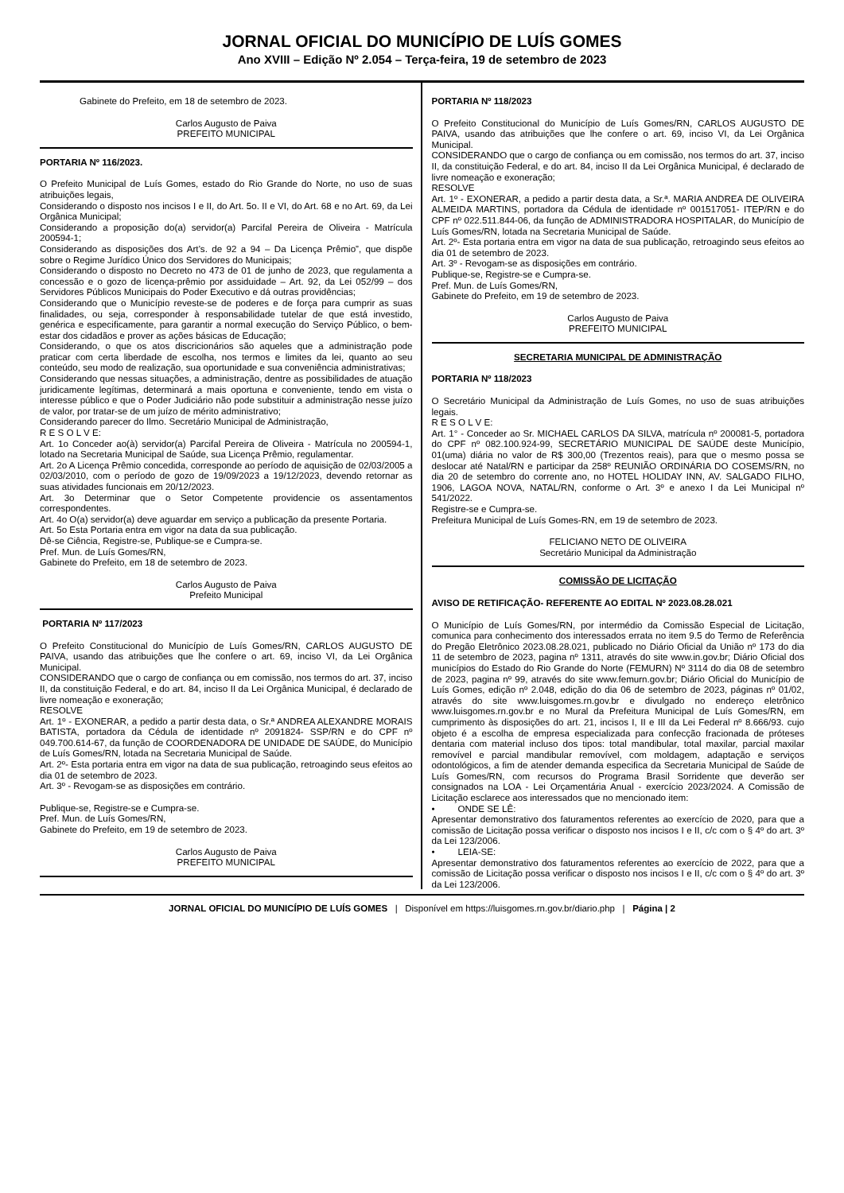JORNAL OFICIAL DO MUNICÍPIO DE LUÍS GOMES
Ano XVIII – Edição Nº 2.054 – Terça-feira, 19 de setembro de 2023
Gabinete do Prefeito, em 18 de setembro de 2023.
Carlos Augusto de Paiva
PREFEITO MUNICIPAL
PORTARIA Nº 116/2023.
O Prefeito Municipal de Luís Gomes, estado do Rio Grande do Norte, no uso de suas atribuições legais,
Considerando o disposto nos incisos I e II, do Art. 5o. II e VI, do Art. 68 e no Art. 69, da Lei Orgânica Municipal;
Considerando a proposição do(a) servidor(a) Parcifal Pereira de Oliveira - Matrícula 200594-1;
Considerando as disposições dos Art’s. de 92 a 94 – Da Licença Prêmio”, que dispõe sobre o Regime Jurídico Único dos Servidores do Municipais;
Considerando o disposto no Decreto no 473 de 01 de junho de 2023, que regulamenta a concessão e o gozo de licença-prêmio por assiduidade – Art. 92, da Lei 052/99 – dos Servidores Públicos Municipais do Poder Executivo e dá outras providências;
Considerando que o Município reveste-se de poderes e de força para cumprir as suas finalidades, ou seja, corresponder à responsabilidade tutelar de que está investido, genérica e especificamente, para garantir a normal execução do Serviço Público, o bem-estar dos cidadãos e prover as ações básicas de Educação;
Considerando, o que os atos discricionários são aqueles que a administração pode praticar com certa liberdade de escolha, nos termos e limites da lei, quanto ao seu conteúdo, seu modo de realização, sua oportunidade e sua conveniência administrativas;
Considerando que nessas situações, a administração, dentre as possibilidades de atuação juridicamente legítimas, determinará a mais oportuna e conveniente, tendo em vista o interesse público e que o Poder Judiciário não pode substituir a administração nesse juízo de valor, por tratar-se de um juízo de mérito administrativo;
Considerando parecer do Ilmo. Secretário Municipal de Administração,
R E S O L V E:
Art. 1o Conceder ao(à) servidor(a) Parcifal Pereira de Oliveira - Matrícula no 200594-1, lotado na Secretaria Municipal de Saúde, sua Licença Prêmio, regulamentar.
Art. 2o A Licença Prêmio concedida, corresponde ao período de aquisição de 02/03/2005 a 02/03/2010, com o período de gozo de 19/09/2023 a 19/12/2023, devendo retornar as suas atividades funcionais em 20/12/2023.
Art. 3o Determinar que o Setor Competente providencie os assentamentos correspondentes.
Art. 4o O(a) servidor(a) deve aguardar em serviço a publicação da presente Portaria.
Art. 5o Esta Portaria entra em vigor na data da sua publicação.
Dê-se Ciência, Registre-se, Publique-se e Cumpra-se.
Pref. Mun. de Luís Gomes/RN,
Gabinete do Prefeito, em 18 de setembro de 2023.
Carlos Augusto de Paiva
Prefeito Municipal
PORTARIA Nº 117/2023
O Prefeito Constitucional do Município de Luís Gomes/RN, CARLOS AUGUSTO DE PAIVA, usando das atribuições que lhe confere o art. 69, inciso VI, da Lei Orgânica Municipal.
CONSIDERANDO que o cargo de confiança ou em comissão, nos termos do art. 37, inciso II, da constituição Federal, e do art. 84, inciso II da Lei Orgânica Municipal, é declarado de livre nomeação e exoneração;
RESOLVE
Art. 1º - EXONERAR, a pedido a partir desta data, o Sr.ª ANDREA ALEXANDRE MORAIS BATISTA, portadora da Cédula de identidade nº 2091824- SSP/RN e do CPF nº 049.700.614-67, da função de COORDENADORA DE UNIDADE DE SAÚDE, do Município de Luís Gomes/RN, lotada na Secretaria Municipal de Saúde.
Art. 2º- Esta portaria entra em vigor na data de sua publicação, retroagindo seus efeitos ao dia 01 de setembro de 2023.
Art. 3º - Revogam-se as disposições em contrário.
Publique-se, Registre-se e Cumpra-se.
Pref. Mun. de Luís Gomes/RN,
Gabinete do Prefeito, em 19 de setembro de 2023.
Carlos Augusto de Paiva
PREFEITO MUNICIPAL
PORTARIA Nº 118/2023
O Prefeito Constitucional do Município de Luís Gomes/RN, CARLOS AUGUSTO DE PAIVA, usando das atribuições que lhe confere o art. 69, inciso VI, da Lei Orgânica Municipal.
CONSIDERANDO que o cargo de confiança ou em comissão, nos termos do art. 37, inciso II, da constituição Federal, e do art. 84, inciso II da Lei Orgânica Municipal, é declarado de livre nomeação e exoneração;
RESOLVE
Art. 1º - EXONERAR, a pedido a partir desta data, a Sr.ª. MARIA ANDREA DE OLIVEIRA ALMEIDA MARTINS, portadora da Cédula de identidade nº 001517051- ITEP/RN e do CPF nº 022.511.844-06, da função de ADMINISTRADORA HOSPITALAR, do Município de Luís Gomes/RN, lotada na Secretaria Municipal de Saúde.
Art. 2º- Esta portaria entra em vigor na data de sua publicação, retroagindo seus efeitos ao dia 01 de setembro de 2023.
Art. 3º - Revogam-se as disposições em contrário.
Publique-se, Registre-se e Cumpra-se.
Pref. Mun. de Luís Gomes/RN,
Gabinete do Prefeito, em 19 de setembro de 2023.
Carlos Augusto de Paiva
PREFEITO MUNICIPAL
SECRETARIA MUNICIPAL DE ADMINISTRAÇÃO
PORTARIA Nº 118/2023
O Secretário Municipal da Administração de Luís Gomes, no uso de suas atribuições legais.
R E S O L V E:
Art. 1° - Conceder ao Sr. MICHAEL CARLOS DA SILVA, matrícula nº 200081-5, portadora do CPF nº 082.100.924-99, SECRETÁRIO MUNICIPAL DE SAÚDE deste Município, 01(uma) diária no valor de R$ 300,00 (Trezentos reais), para que o mesmo possa se deslocar até Natal/RN e participar da 258º REUNIÃO ORDINÁRIA DO COSEMS/RN, no dia 20 de setembro do corrente ano, no HOTEL HOLIDAY INN, AV. SALGADO FILHO, 1906, LAGOA NOVA, NATAL/RN, conforme o Art. 3º e anexo I da Lei Municipal nº 541/2022.
Registre-se e Cumpra-se.
Prefeitura Municipal de Luís Gomes-RN, em 19 de setembro de 2023.
FELICIANO NETO DE OLIVEIRA
Secretário Municipal da Administração
COMISSÃO DE LICITAÇÃO
AVISO DE RETIFICAÇÃO- REFERENTE AO EDITAL Nº 2023.08.28.021
O Município de Luís Gomes/RN, por intermédio da Comissão Especial de Licitação, comunica para conhecimento dos interessados errata no item 9.5 do Termo de Referência do Pregão Eletrônico 2023.08.28.021, publicado no Diário Oficial da União nº 173 do dia 11 de setembro de 2023, pagina nº 1311, através do site www.in.gov.br; Diário Oficial dos municípios do Estado do Rio Grande do Norte (FEMURN) Nº 3114 do dia 08 de setembro de 2023, pagina nº 99, através do site www.femurn.gov.br; Diário Oficial do Município de Luís Gomes, edição nº 2.048, edição do dia 06 de setembro de 2023, páginas nº 01/02, através do site www.luisgomes.rn.gov.br e divulgado no endereço eletrônico www.luisgomes.rn.gov.br e no Mural da Prefeitura Municipal de Luís Gomes/RN, em cumprimento às disposições do art. 21, incisos I, II e III da Lei Federal nº 8.666/93. cujo objeto é a escolha de empresa especializada para confecção fracionada de próteses dentaria com material incluso dos tipos: total mandibular, total maxilar, parcial maxilar removível e parcial mandibular removível, com moldagem, adaptação e serviços odontológicos, a fim de atender demanda especifica da Secretaria Municipal de Saúde de Luís Gomes/RN, com recursos do Programa Brasil Sorridente que deverão ser consignados na LOA - Lei Orçamentária Anual - exercício 2023/2024. A Comissão de Licitação esclarece aos interessados que no mencionado item:
• ONDE SE LÊ:
Apresentar demonstrativo dos faturamentos referentes ao exercício de 2020, para que a comissão de Licitação possa verificar o disposto nos incisos I e II, c/c com o § 4º do art. 3º da Lei 123/2006.
• LEIA-SE:
Apresentar demonstrativo dos faturamentos referentes ao exercício de 2022, para que a comissão de Licitação possa verificar o disposto nos incisos I e II, c/c com o § 4º do art. 3º da Lei 123/2006.
JORNAL OFICIAL DO MUNICÍPIO DE LUÍS GOMES | Disponível em https://luisgomes.rn.gov.br/diario.php | Página | 2